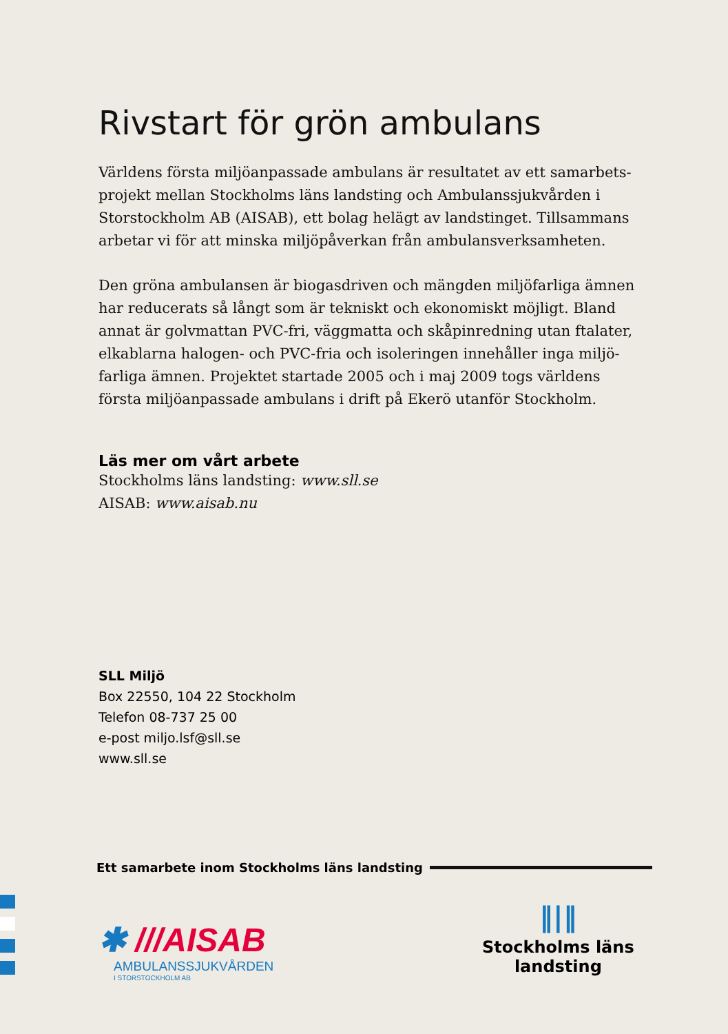Rivstart för grön ambulans
Världens första miljöanpassade ambulans är resultatet av ett samarbets-projekt mellan Stockholms läns landsting och Ambulanssjukvården i Storstockholm AB (AISAB), ett bolag helägt av landstinget. Tillsammans arbetar vi för att minska miljöpåverkan från ambulansverksamheten.
Den gröna ambulansen är biogasdriven och mängden miljöfarliga ämnen har reducerats så långt som är tekniskt och ekonomiskt möjligt. Bland annat är golvmattan PVC-fri, väggmatta och skåpinredning utan ftalater, elkablarna halogen- och PVC-fria och isoleringen innehåller inga miljö-farliga ämnen. Projektet startade 2005 och i maj 2009 togs världens första miljöanpassade ambulans i drift på Ekerö utanför Stockholm.
Läs mer om vårt arbete
Stockholms läns landsting: www.sll.se
AISAB: www.aisab.nu
SLL Miljö
Box 22550, 104 22 Stockholm
Telefon 08-737 25 00
e-post miljo.lsf@sll.se
www.sll.se
Ett samarbete inom Stockholms läns landsting
✱ ///AISAB
AMBULANSSJUKVÅRDEN
I STORSTOCKHOLM AB
‖|‖
Stockholms läns
landsting